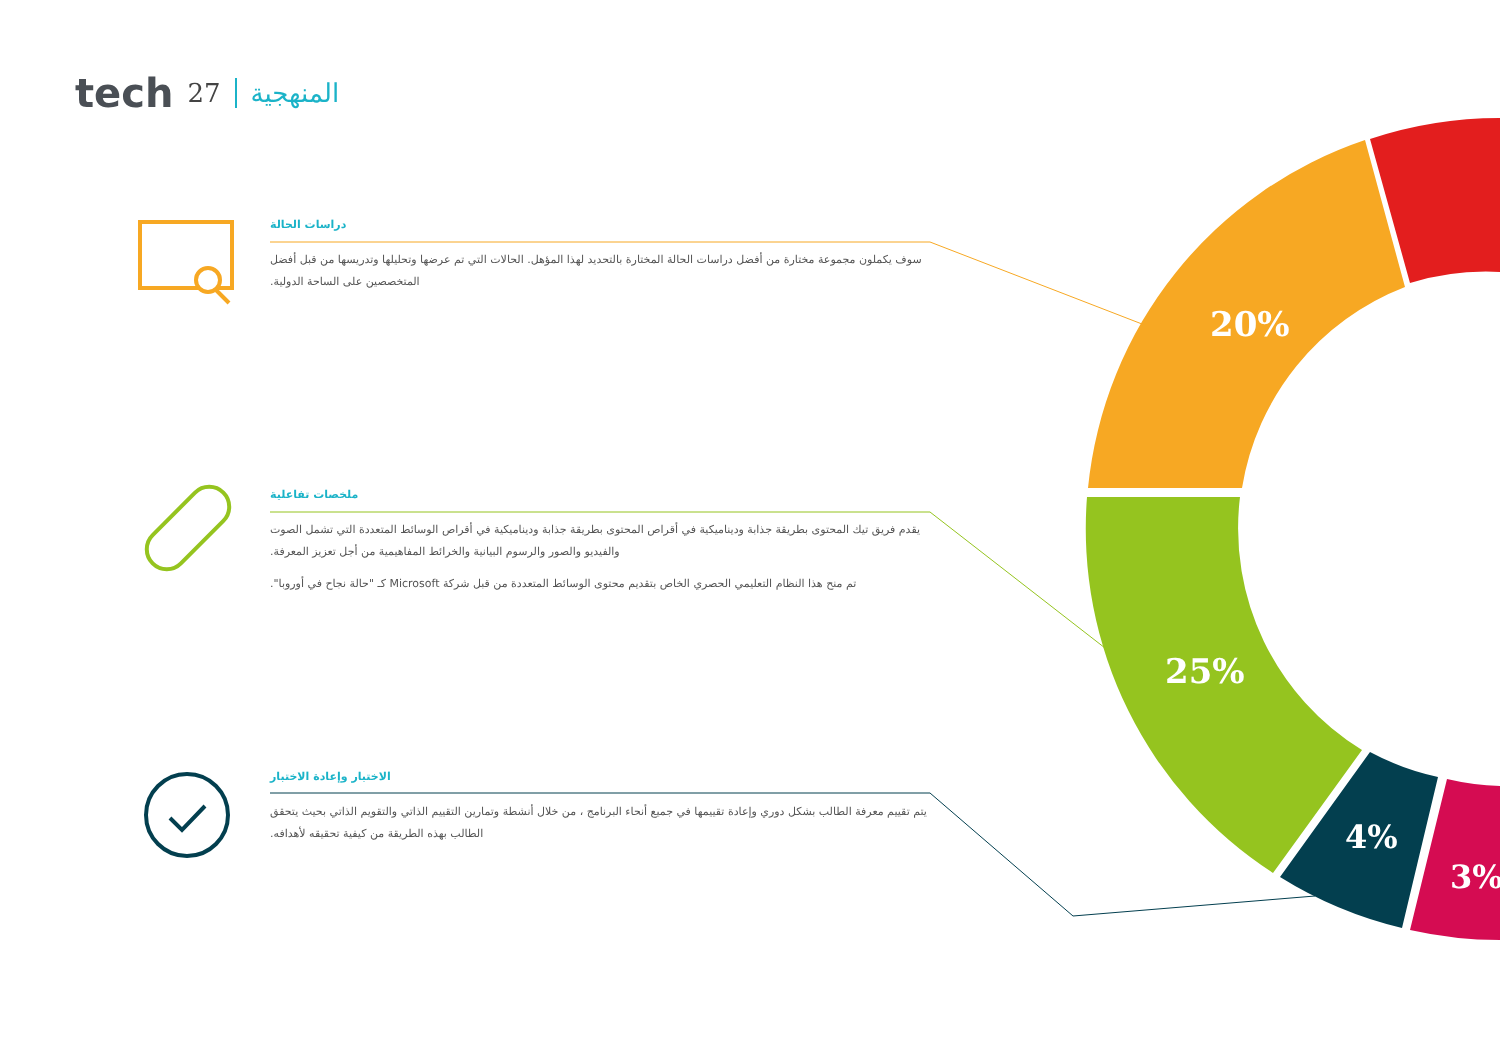20%
25%
4%
3%
tech 27 المنهجية
دراسات الحالة
سوف يكملون مجموعة مختارة من أفضل دراسات الحالة المختارة بالتحديد لهذا المؤهل. الحالات التي تم عرضها وتحليلها وتدريسها من قبل أفضل المتخصصين على الساحة الدولية.
ملخصات تفاعلية
يقدم فريق تيك المحتوى بطريقة جذابة وديناميكية في أقراص المحتوى بطريقة جذابة وديناميكية في أقراص الوسائط المتعددة التي تشمل الصوت والفيديو والصور والرسوم البيانية والخرائط المفاهيمية من أجل تعزيز المعرفة.
تم منح هذا النظام التعليمي الحصري الخاص بتقديم محتوى الوسائط المتعددة من قبل شركة Microsoft كـ "حالة نجاح في أوروبا".
الاختبار وإعادة الاختبار
يتم تقييم معرفة الطالب بشكل دوري وإعادة تقييمها في جميع أنحاء البرنامج ، من خلال أنشطة وتمارين التقييم الذاتي والتقويم الذاتي بحيث يتحقق الطالب بهذه الطريقة من كيفية تحقيقه لأهدافه.